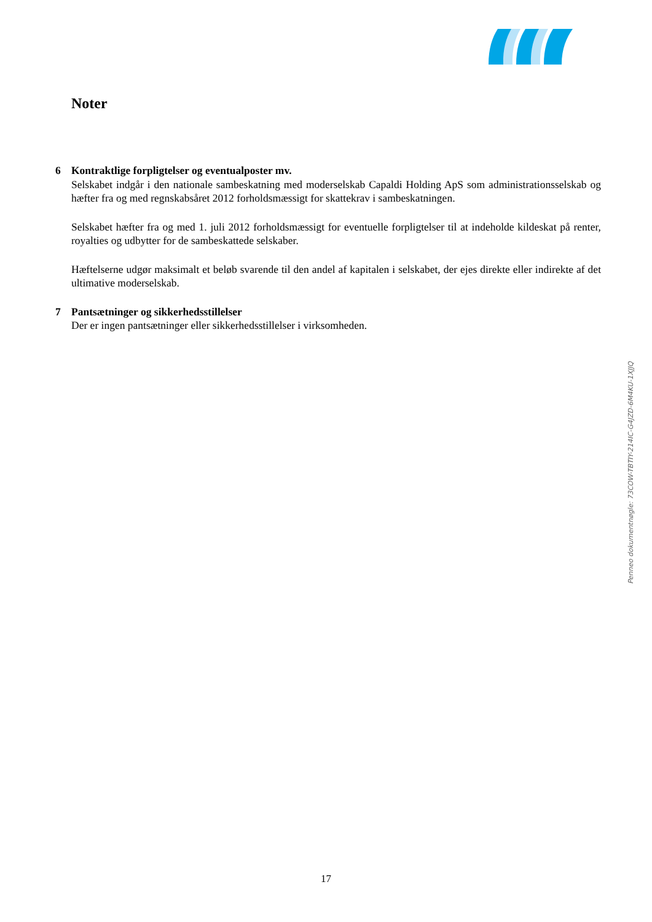Penneo dokumentnøgle: 73COW-TBTIY-214IC-G4JZD-6M4KU-1XJJQ
Noter
6 Kontraktlige forpligtelser og eventualposter mv.
Selskabet indgår i den nationale sambeskatning med moderselskab Capaldi Holding ApS som administrationsselskab og hæfter fra og med regnskabsåret 2012 forholdsmæssigt for skattekrav i sambeskatningen.
Selskabet hæfter fra og med 1. juli 2012 forholdsmæssigt for eventuelle forpligtelser til at indeholde kildeskat på renter, royalties og udbytter for de sambeskattede selskaber.
Hæftelserne udgør maksimalt et beløb svarende til den andel af kapitalen i selskabet, der ejes direkte eller indirekte af det ultimative moderselskab.
7 Pantsætninger og sikkerhedsstillelser
Der er ingen pantsætninger eller sikkerhedsstillelser i virksomheden.
17